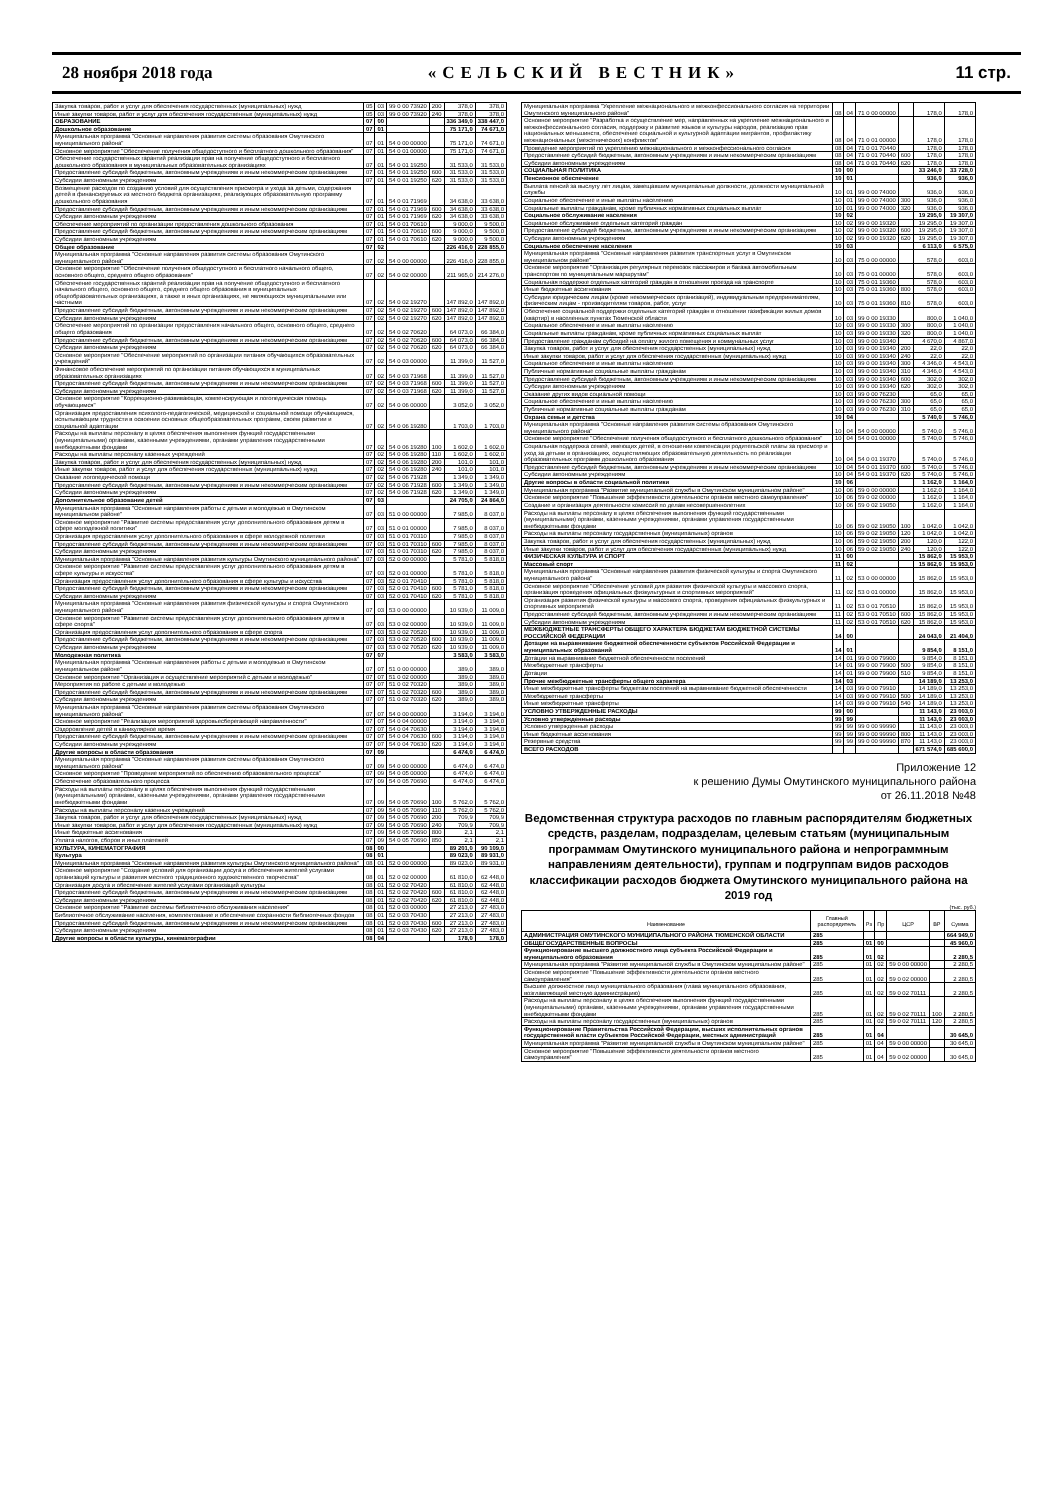28 ноября 2018 года «СЕЛЬСКИЙ ВЕСТНИК» 11 стр.
| Закупка товаров, работ и услуг для обеспечения государственных (муниципальных) нужд | 05 | 03 | 99 0 00 73920 | 200 | 378,0 | 378,0 |
| Иные закупки товаров, работ и услуг для обеспечения государственных (муниципальных) нужд | 05 | 03 | 99 0 00 73920 | 240 | 378,0 | 378,0 |
| ОБРАЗОВАНИЕ | 07 | 00 | | | 336 349,0 | 338 447,0 |
| Дошкольное образование | 07 | 01 | | | 75 171,0 | 74 671,0 |
| Муниципальная программа "Основные направления развития системы образования Омутинского муниципального района" | 07 | 01 | 54 0 00 00000 | | 75 171,0 | 74 671,0 |
| Основное мероприятие "Обеспечение получения общедоступного и бесплатного дошкольного образования" | 07 | 01 | 54 0 01 00000 | | 75 171,0 | 74 671,0 |
| Обеспечение государственных гарантий реализации прав на получение общедоступного и бесплатного дошкольного образования в муниципальных образовательных организациях | 07 | 01 | 54 0 01 19250 | | 31 533,0 | 31 533,0 |
| Предоставление субсидий бюджетным, автономным учреждениям и иным некоммерческим организациям | 07 | 01 | 54 0 01 19250 | 600 | 31 533,0 | 31 533,0 |
| Субсидии автономным учреждениям | 07 | 01 | 54 0 01 19250 | 620 | 31 533,0 | 31 533,0 |
| Возмещение расходов по созданию условий для осуществления присмотра и ухода за детьми, содержания детей в финансируемых из местного бюджета организациях, реализующих образовательную программу дошкольного образования | 07 | 01 | 54 0 01 71969 | | 34 638,0 | 33 638,0 |
| Предоставление субсидий бюджетным, автономным учреждениям и иным некоммерческим организациям | 07 | 01 | 54 0 01 71969 | 600 | 34 638,0 | 33 638,0 |
| Субсидии автономным учреждениям | 07 | 01 | 54 0 01 71969 | 620 | 34 638,0 | 33 638,0 |
| Обеспечение мероприятий по организации предоставления дошкольного образования | 07 | 01 | 54 0 01 70610 | | 9 000,0 | 9 500,0 |
| Предоставление субсидий бюджетным, автономным учреждениям и иным некоммерческим организациям | 07 | 01 | 54 0 01 70610 | 600 | 9 000,0 | 9 500,0 |
| Субсидии автономным учреждениям | 07 | 01 | 54 0 01 70610 | 620 | 9 000,0 | 9 500,0 |
| Общее образование | 07 | 02 | | | 226 416,0 | 228 855,0 |
| Муниципальная программа "Основные направления развития системы образования Омутинского муниципального района" | 07 | 02 | 54 0 00 00000 | | 226 416,0 | 228 855,0 |
| Основное мероприятие "Обеспечение получения общедоступного и бесплатного начального общего, основного общего, среднего общего образования" | 07 | 02 | 54 0 02 00000 | | 211 965,0 | 214 276,0 |
| Обеспечение государственных гарантий реализации прав на получение общедоступного и бесплатного начального общего, основного общего, среднего общего образования в муниципальных общеобразовательных организациях, а также в иных организациях, не являющихся муниципальными или частными | 07 | 02 | 54 0 02 19270 | | 147 892,0 | 147 892,0 |
| Предоставление субсидий бюджетным, автономным учреждениям и иным некоммерческим организациям | 07 | 02 | 54 0 02 19270 | 600 | 147 892,0 | 147 892,0 |
| Субсидии автономным учреждениям | 07 | 02 | 54 0 02 19270 | 620 | 147 892,0 | 147 892,0 |
| Обеспечение мероприятий по организации предоставления начального общего, основного общего, среднего общего образования | 07 | 02 | 54 0 02 70620 | | 64 073,0 | 66 384,0 |
| Предоставление субсидий бюджетным, автономным учреждениям и иным некоммерческим организациям | 07 | 02 | 54 0 02 70620 | 600 | 64 073,0 | 66 384,0 |
| Субсидии автономным учреждениям | 07 | 02 | 54 0 02 70620 | 620 | 64 073,0 | 66 384,0 |
| Основное мероприятие "Обеспечение мероприятий по организации питания обучающихся образовательных учреждений" | 07 | 02 | 54 0 03 00000 | | 11 399,0 | 11 527,0 |
| Финансовое обеспечение мероприятий по организации питания обучающихся в муниципальных образовательных организациях | 07 | 02 | 54 0 03 71968 | | 11 399,0 | 11 527,0 |
| Предоставление субсидий бюджетным, автономным учреждениям и иным некоммерческим организациям | 07 | 02 | 54 0 03 71968 | 600 | 11 399,0 | 11 527,0 |
| Субсидии автономным учреждениям | 07 | 02 | 54 0 03 71968 | 620 | 11 399,0 | 11 527,0 |
| Основное мероприятие "Коррекционно-развивающая, компенсирующая и логопедическая помощь обучающимся" | 07 | 02 | 54 0 06 00000 | | 3 052,0 | 3 052,0 |
| Организация предоставления психолого-педагогической, медицинской и социальной помощи обучающимся, испытывающим трудности в освоении основных общеобразовательных программ, своем развитии и социальной адаптации | 07 | 02 | 54 0 06 19280 | | 1 703,0 | 1 703,0 |
| Расходы на выплаты персоналу в целях обеспечения выполнения функций государственными (муниципальными) органами, казенными учреждениями, органами управления государственными внебюджетными фондами | 07 | 02 | 54 0 06 19280 | 100 | 1 602,0 | 1 602,0 |
| Расходы на выплаты персоналу казенных учреждений | 07 | 02 | 54 0 06 19280 | 110 | 1 602,0 | 1 602,0 |
| Закупка товаров, работ и услуг для обеспечения государственных (муниципальных) нужд | 07 | 02 | 54 0 06 19280 | 200 | 101,0 | 101,0 |
| Иные закупки товаров, работ и услуг для обеспечения государственных (муниципальных) нужд | 07 | 02 | 54 0 06 19280 | 240 | 101,0 | 101,0 |
| Оказание логопедической помощи | 07 | 02 | 54 0 06 71928 | | 1 349,0 | 1 349,0 |
| Предоставление субсидий бюджетным, автономным учреждениям и иным некоммерческим организациям | 07 | 02 | 54 0 06 71928 | 600 | 1 349,0 | 1 349,0 |
| Субсидии автономным учреждениям | 07 | 02 | 54 0 06 71928 | 620 | 1 349,0 | 1 349,0 |
| Дополнительное образование детей | 07 | 03 | | | 24 705,0 | 24 864,0 |
| Муниципальная программа "Основные направления работы с детьми и молодежью в Омутинском муниципальном районе" | 07 | 03 | 51 0 00 00000 | | 7 985,0 | 8 037,0 |
| Основное мероприятие "Развитие системы предоставления услуг дополнительного образования детям в сфере молодежной политики" | 07 | 03 | 51 0 01 00000 | | 7 985,0 | 8 037,0 |
| Организация предоставления услуг дополнительного образования в сфере молодежной политики | 07 | 03 | 51 0 01 70310 | | 7 985,0 | 8 037,0 |
| Предоставление субсидий бюджетным, автономным учреждениям и иным некоммерческим организациям | 07 | 03 | 51 0 01 70310 | 600 | 7 985,0 | 8 037,0 |
| Субсидии автономным учреждениям | 07 | 03 | 51 0 01 70310 | 620 | 7 985,0 | 8 037,0 |
| Муниципальная программа "Основные направления развития культуры Омутинского муниципального района" | 07 | 03 | 52 0 00 00000 | | 5 781,0 | 5 818,0 |
| Основное мероприятие "Развитие системы предоставления услуг дополнительного образования детям в сфере культуры и искусства" | 07 | 03 | 52 0 01 00000 | | 5 781,0 | 5 818,0 |
| Организация предоставления услуг дополнительного образования в сфере культуры и искусства | 07 | 03 | 52 0 01 70410 | | 5 781,0 | 5 818,0 |
| Предоставление субсидий бюджетным, автономным учреждениям и иным некоммерческим организациям | 07 | 03 | 52 0 01 70410 | 600 | 5 781,0 | 5 818,0 |
| Субсидии автономным учреждениям | 07 | 03 | 52 0 01 70410 | 620 | 5 781,0 | 5 818,0 |
| Муниципальная программа "Основные направления развития физической культуры и спорта Омутинского муниципального района" | 07 | 03 | 53 0 00 00000 | | 10 939,0 | 11 009,0 |
| Основное мероприятие "Развитие системы предоставления услуг дополнительного образования детям в сфере спорта" | 07 | 03 | 53 0 02 00000 | | 10 939,0 | 11 009,0 |
| Организация предоставления услуг дополнительного образования в сфере спорта | 07 | 03 | 53 0 02 70520 | | 10 939,0 | 11 009,0 |
| Предоставление субсидий бюджетным, автономным учреждениям и иным некоммерческим организациям | 07 | 03 | 53 0 02 70520 | 600 | 10 939,0 | 11 009,0 |
| Субсидии автономным учреждениям | 07 | 03 | 53 0 02 70520 | 620 | 10 939,0 | 11 009,0 |
| Молодежная политика | 07 | 07 | | | 3 583,0 | 3 583,0 |
| Муниципальная программа "Основные направления работы с детьми и молодежью в Омутинском муниципальном районе" | 07 | 07 | 51 0 00 00000 | | 389,0 | 389,0 |
| Основное мероприятие "Организация и осуществление мероприятий с детьми и молодежью" | 07 | 07 | 51 0 02 00000 | | 389,0 | 389,0 |
| Мероприятия по работе с детьми и молодежью | 07 | 07 | 51 0 02 70320 | | 389,0 | 389,0 |
| Предоставление субсидий бюджетным, автономным учреждениям и иным некоммерческим организациям | 07 | 07 | 51 0 02 70320 | 600 | 389,0 | 389,0 |
| Субсидии автономным учреждениям | 07 | 07 | 51 0 02 70320 | 620 | 389,0 | 389,0 |
| Муниципальная программа "Основные направления развития системы образования Омутинского муниципального района" | 07 | 07 | 54 0 00 00000 | | 3 194,0 | 3 194,0 |
| Основное мероприятие "Реализация мероприятий здоровьесберегающей направленности" | 07 | 07 | 54 0 04 00000 | | 3 194,0 | 3 194,0 |
| Оздоровление детей в каникулярное время | 07 | 07 | 54 0 04 70630 | | 3 194,0 | 3 194,0 |
| Предоставление субсидий бюджетным, автономным учреждениям и иным некоммерческим организациям | 07 | 07 | 54 0 04 70630 | 600 | 3 194,0 | 3 194,0 |
| Субсидии автономным учреждениям | 07 | 07 | 54 0 04 70630 | 620 | 3 194,0 | 3 194,0 |
| Другие вопросы в области образования | 07 | 09 | | | 6 474,0 | 6 474,0 |
| Муниципальная программа "Основные направления развития системы образования Омутинского муниципального района" | 07 | 09 | 54 0 00 00000 | | 6 474,0 | 6 474,0 |
| Основное мероприятие "Проведение мероприятий по обеспечению образовательного процесса" | 07 | 09 | 54 0 05 00000 | | 6 474,0 | 6 474,0 |
| Обеспечение образовательного процесса | 07 | 09 | 54 0 05 70690 | | 6 474,0 | 6 474,0 |
| Расходы на выплаты персоналу в целях обеспечения выполнения функций государственными (муниципальными) органами, казенными учреждениями, органами управления государственными внебюджетными фондами | 07 | 09 | 54 0 05 70690 | 100 | 5 762,0 | 5 762,0 |
| Расходы на выплаты персоналу казенных учреждений | 07 | 09 | 54 0 05 70690 | 110 | 5 762,0 | 5 762,0 |
| Закупка товаров, работ и услуг для обеспечения государственных (муниципальных) нужд | 07 | 09 | 54 0 05 70690 | 200 | 709,9 | 709,9 |
| Иные закупки товаров, работ и услуг для обеспечения государственных (муниципальных) нужд | 07 | 09 | 54 0 05 70690 | 240 | 709,9 | 709,9 |
| Иные бюджетные ассигнования | 07 | 09 | 54 0 05 70690 | 800 | 2,1 | 2,1 |
| Уплата налогов, сборов и иных платежей | 07 | 09 | 54 0 05 70690 | 850 | 2,1 | 2,1 |
| КУЛЬТУРА, КИНЕМАТОГРАФИЯ | 08 | 00 | | | 89 201,0 | 90 109,0 |
| Культура | 08 | 01 | | | 89 023,0 | 89 931,0 |
| Муниципальная программа "Основные направления развития культуры Омутинского муниципального района" | 08 | 01 | 52 0 00 00000 | | 89 023,0 | 89 931,0 |
| Основное мероприятие "Создание условий для организации досуга и обеспечения жителей услугами организаций культуры и развития местного традиционного художественного творчества" | 08 | 01 | 52 0 02 00000 | | 61 810,0 | 62 448,0 |
| Организация досуга и обеспечение жителей услугами организаций культуры | 08 | 01 | 52 0 02 70420 | | 61 810,0 | 62 448,0 |
| Предоставление субсидий бюджетным, автономным учреждениям и иным некоммерческим организациям | 08 | 01 | 52 0 02 70420 | 600 | 61 810,0 | 62 448,0 |
| Субсидии автономным учреждениям | 08 | 01 | 52 0 02 70420 | 620 | 61 810,0 | 62 448,0 |
| Основное мероприятие "Развитие системы библиотечного обслуживания населения" | 08 | 01 | 52 0 03 00000 | | 27 213,0 | 27 483,0 |
| Библиотечное обслуживание населения, комплектование и обеспечение сохранности библиотечных фондов | 08 | 01 | 52 0 03 70430 | | 27 213,0 | 27 483,0 |
| Предоставление субсидий бюджетным, автономным учреждениям и иным некоммерческим организациям | 08 | 01 | 52 0 03 70430 | 600 | 27 213,0 | 27 483,0 |
| Субсидии автономным учреждениям | 08 | 01 | 52 0 03 70430 | 620 | 27 213,0 | 27 483,0 |
| Другие вопросы в области культуры, кинематографии | 08 | 04 | | | 178,0 | 178,0 |
| Муниципальная программа "Укрепление межнационального и межконфессионального согласия на территории Омутинского муниципального района" | 08 | 04 | 71 0 00 00000 | | 178,0 | 178,0 |
| Основное мероприятие "Разработка и осуществление мер, направленных на укрепление межнационального и межконфессионального согласия, поддержку и развитие языков и культуры народов, реализацию прав национальных меньшинств, обеспечение социальной и культурной адаптации мигрантов, профилактику межнациональных (межэтнических) конфликтов" | 08 | 04 | 71 0 01 00000 | | 178,0 | 178,0 |
| Проведение мероприятий по укреплению межнационального и межконфессионального согласия | 08 | 04 | 71 0 01 70440 | | 178,0 | 178,0 |
| Предоставление субсидий бюджетным, автономным учреждениям и иным некоммерческим организациям | 08 | 04 | 71 0 01 70440 | 600 | 178,0 | 178,0 |
| Субсидии автономным учреждениям | 08 | 04 | 71 0 01 70440 | 620 | 178,0 | 178,0 |
| СОЦИАЛЬНАЯ ПОЛИТИКА | 10 | 00 | | | 33 246,0 | 33 728,0 |
| Пенсионное обеспечение | 10 | 01 | | | 936,0 | 936,0 |
| Выплата пенсий за выслугу лет лицам, замещавшим муниципальные должности, должности муниципальной службы | 10 | 01 | 99 0 00 74000 | | 936,0 | 936,0 |
| Социальное обеспечение и иные выплаты населению | 10 | 01 | 99 0 00 74000 | 300 | 936,0 | 936,0 |
| Социальные выплаты гражданам, кроме публичных нормативных социальных выплат | 10 | 01 | 99 0 00 74000 | 320 | 936,0 | 936,0 |
| Социальное обслуживание населения | 10 | 02 | | | 19 295,0 | 19 307,0 |
| Социальное обслуживание отдельных категорий граждан | 10 | 02 | 99 0 00 19320 | | 19 295,0 | 19 307,0 |
| Предоставление субсидий бюджетным, автономным учреждениям и иным некоммерческим организациям | 10 | 02 | 99 0 00 19320 | 600 | 19 295,0 | 19 307,0 |
| Субсидии автономным учреждениям | 10 | 02 | 99 0 00 19320 | 620 | 19 295,0 | 19 307,0 |
| Социальное обеспечение населения | 10 | 03 | | | 6 113,0 | 6 575,0 |
| Муниципальная программа "Основные направления развития транспортных услуг в Омутинском муниципальном районе" | 10 | 03 | 75 0 00 00000 | | 578,0 | 603,0 |
| Основное мероприятие "Организация регулярных перевозок пассажиров и багажа автомобильным транспортом по муниципальным маршрутам" | 10 | 03 | 75 0 01 00000 | | 578,0 | 603,0 |
| Социальная поддержке отдельных категорий граждан в отношении проезда на транспорте | 10 | 03 | 75 0 01 19360 | | 578,0 | 603,0 |
| Иные бюджетные ассигнования | 10 | 03 | 75 0 01 19360 | 800 | 578,0 | 603,0 |
| Субсидии юридическим лицам (кроме некоммерческих организаций), индивидуальным предпринимателям, физическим лицам - производителям товаров, работ, услуг | 10 | 03 | 75 0 01 19360 | 810 | 578,0 | 603,0 |
| Обеспечение социальной поддержки отдельных категорий граждан в отношении газификации жилых домов (квартир) в населенных пунктах Тюменской области | 10 | 03 | 99 0 00 19330 | | 800,0 | 1 040,0 |
| Социальное обеспечение и иные выплаты населению | 10 | 03 | 99 0 00 19330 | 300 | 800,0 | 1 040,0 |
| Социальные выплаты гражданам, кроме публичных нормативных социальных выплат | 10 | 03 | 99 0 00 19330 | 320 | 800,0 | 1 040,0 |
| Предоставление гражданам субсидий на оплату жилого помещения и коммунальных услуг | 10 | 03 | 99 0 00 19340 | | 4 670,0 | 4 867,0 |
| Закупка товаров, работ и услуг для обеспечения государственных (муниципальных) нужд | 10 | 03 | 99 0 00 19340 | 200 | 22,0 | 22,0 |
| Иные закупки товаров, работ и услуг для обеспечения государственных (муниципальных) нужд | 10 | 03 | 99 0 00 19340 | 240 | 22,0 | 22,0 |
| Социальное обеспечение и иные выплаты населению | 10 | 03 | 99 0 00 19340 | 300 | 4 346,0 | 4 543,0 |
| Публичные нормативные социальные выплаты гражданам | 10 | 03 | 99 0 00 19340 | 310 | 4 346,0 | 4 543,0 |
| Предоставление субсидий бюджетным, автономным учреждениям и иным некоммерческим организациям | 10 | 03 | 99 0 00 19340 | 600 | 302,0 | 302,0 |
| Субсидии автономным учреждениям | 10 | 03 | 99 0 00 19340 | 620 | 302,0 | 302,0 |
| Оказание других видов социальной помощи | 10 | 03 | 99 0 00 76230 | | 65,0 | 65,0 |
| Социальное обеспечение и иные выплаты населению | 10 | 03 | 99 0 00 76230 | 300 | 65,0 | 65,0 |
| Публичные нормативные социальные выплаты гражданам | 10 | 03 | 99 0 00 76230 | 310 | 65,0 | 65,0 |
| Охрана семьи и детства | 10 | 04 | | | 5 740,0 | 5 746,0 |
| Муниципальная программа "Основные направления развития системы образования Омутинского муниципального района" | 10 | 04 | 54 0 00 00000 | | 5 740,0 | 5 746,0 |
| Основное мероприятие "Обеспечение получения общедоступного и бесплатного дошкольного образования" | 10 | 04 | 54 0 01 00000 | | 5 740,0 | 5 746,0 |
| Социальная поддержка семей, имеющих детей, в отношении компенсации родительской платы за присмотр и уход за детьми в организациях, осуществляющих образовательную деятельность по реализации образовательных программ дошкольного образования | 10 | 04 | 54 0 01 19370 | | 5 740,0 | 5 746,0 |
| Предоставление субсидий бюджетным, автономным учреждениям и иным некоммерческим организациям | 10 | 04 | 54 0 01 19370 | 600 | 5 740,0 | 5 746,0 |
| Субсидии автономным учреждениям | 10 | 04 | 54 0 01 19370 | 620 | 5 740,0 | 5 746,0 |
| Другие вопросы в области социальной политики | 10 | 06 | | | 1 162,0 | 1 164,0 |
| Муниципальная программа "Развитие муниципальной службы в Омутинском муниципальном районе" | 10 | 06 | 59 0 00 00000 | | 1 162,0 | 1 164,0 |
| Основное мероприятие "Повышение эффективности деятельности органов местного самоуправления" | 10 | 06 | 59 0 02 00000 | | 1 162,0 | 1 164,0 |
| Создание и организация деятельности комиссий по делам несовершеннолетних | 10 | 06 | 59 0 02 19050 | | 1 162,0 | 1 164,0 |
| Расходы на выплаты персоналу в целях обеспечения выполнения функций государственными (муниципальными) органами, казенными учреждениями, органами управления государственными внебюджетными фондами | 10 | 06 | 59 0 02 19050 | 100 | 1 042,0 | 1 042,0 |
| Расходы на выплаты персоналу государственных (муниципальных) органов | 10 | 06 | 59 0 02 19050 | 120 | 1 042,0 | 1 042,0 |
| Закупка товаров, работ и услуг для обеспечения государственных (муниципальных) нужд | 10 | 06 | 59 0 02 19050 | 200 | 120,0 | 122,0 |
| Иные закупки товаров, работ и услуг для обеспечения государственных (муниципальных) нужд | 10 | 06 | 59 0 02 19050 | 240 | 120,0 | 122,0 |
| ФИЗИЧЕСКАЯ КУЛЬТУРА И СПОРТ | 11 | 00 | | | 15 862,0 | 15 953,0 |
| Массовый спорт | 11 | 02 | | | 15 862,0 | 15 953,0 |
| Муниципальная программа "Основные направления развития физической культуры и спорта Омутинского муниципального района" | 11 | 02 | 53 0 00 00000 | | 15 862,0 | 15 953,0 |
| Основное мероприятие "Обеспечение условий для развития физической культуры и массового спорта, организация проведения официальных физкультурных и спортивных мероприятий" | 11 | 02 | 53 0 01 00000 | | 15 862,0 | 15 953,0 |
| Организация развития физической культуры и массового спорта, проведения официальных физкультурных и спортивных мероприятий | 11 | 02 | 53 0 01 70510 | | 15 862,0 | 15 953,0 |
| Предоставление субсидий бюджетным, автономным учреждениям и иным некоммерческим организациям | 11 | 02 | 53 0 01 70510 | 600 | 15 862,0 | 15 953,0 |
| Субсидии автономным учреждениям | 11 | 02 | 53 0 01 70510 | 620 | 15 862,0 | 15 953,0 |
| МЕЖБЮДЖЕТНЫЕ ТРАНСФЕРТЫ ОБЩЕГО ХАРАКТЕРА БЮДЖЕТАМ БЮДЖЕТНОЙ СИСТЕМЫ РОССИЙСКОЙ ФЕДЕРАЦИИ | 14 | 00 | | | 24 043,0 | 21 404,0 |
| Дотации на выравнивание бюджетной обеспеченности субъектов Российской Федерации и муниципальных образований | 14 | 01 | | | 9 854,0 | 8 151,0 |
| Дотации на выравнивание бюджетной обеспеченности поселений | 14 | 01 | 99 0 00 79900 | | 9 854,0 | 8 151,0 |
| Межбюджетные трансферты | 14 | 01 | 99 0 00 79900 | 500 | 9 854,0 | 8 151,0 |
| Дотации | 14 | 01 | 99 0 00 79900 | 510 | 9 854,0 | 8 151,0 |
| Прочие межбюджетные трансферты общего характера | 14 | 03 | | | 14 189,0 | 13 253,0 |
| Иные межбюджетные трансферты бюджетам поселений на выравнивание бюджетной обеспеченности | 14 | 03 | 99 0 00 79910 | | 14 189,0 | 13 253,0 |
| Межбюджетные трансферты | 14 | 03 | 99 0 00 79910 | 500 | 14 189,0 | 13 253,0 |
| Иные межбюджетные трансферты | 14 | 03 | 99 0 00 79910 | 540 | 14 189,0 | 13 253,0 |
| УСЛОВНО УТВЕРЖДЕННЫЕ РАСХОДЫ | 99 | 00 | | | 11 143,0 | 23 003,0 |
| Условно утвержденные расходы | 99 | 99 | | | 11 143,0 | 23 003,0 |
| Условно утвержденные расходы | 99 | 99 | 99 0 00 99990 | | 11 143,0 | 23 003,0 |
| Иные бюджетные ассигнования | 99 | 99 | 99 0 00 99990 | 800 | 11 143,0 | 23 003,0 |
| Резервные средства | 99 | 99 | 99 0 00 99990 | 870 | 11 143,0 | 23 003,0 |
| ВСЕГО РАСХОДОВ | | | | | 671 574,0 | 685 600,0 |
Приложение 12
к решению Думы Омутинского муниципального района
от 26.11.2018 №48
Ведомственная структура расходов по главным распорядителям бюджетных средств, разделам, подразделам, целевым статьям (муниципальным программам Омутинского муниципального района и непрограммным направлениям деятельности), группам и подгруппам видов расходов классификации расходов бюджета Омутинского муниципального района на 2019 год
(тыс. руб.)
| Наименование | Главный распорядитель | Рз | Пр | ЦСР | ВР | Сумма |
| --- | --- | --- | --- | --- | --- | --- |
| АДМИНИСТРАЦИЯ ОМУТИНСКОГО МУНИЦИПАЛЬНОГО РАЙОНА ТЮМЕНСКОЙ ОБЛАСТИ | 285 | | | | | 664 949,0 |
| ОБЩЕГОСУДАРСТВЕННЫЕ ВОПРОСЫ | 285 | 01 | 00 | | | 45 960,0 |
| Функционирование высшего должностного лица субъекта Российской Федерации и муниципального образования | 285 | 01 | 02 | | | 2 280,5 |
| Муниципальная программа "Развитие муниципальной службы в Омутинском муниципальном районе" | 285 | 01 | 02 | 59 0 00 00000 | | 2 280,5 |
| Основное мероприятие "Повышение эффективности деятельности органов местного самоуправления" | 285 | 01 | 02 | 59 0 02 00000 | | 2 280,5 |
| Высшее должностное лицо муниципального образования (глава муниципального образования, возглавляющий местную администрацию) | 285 | 01 | 02 | 59 0 02 70111 | | 2 280,5 |
| Расходы на выплаты персоналу в целях обеспечения выполнения функций государственными (муниципальными) органами, казенными учреждениями, органами управления государственными внебюджетными фондами | 285 | 01 | 02 | 59 0 02 70111 | 100 | 2 280,5 |
| Расходы на выплаты персоналу государственных (муниципальных) органов | 285 | 01 | 02 | 59 0 02 70111 | 120 | 2 280,5 |
| Функционирование Правительства Российской Федерации, высших исполнительных органов государственной власти субъектов Российской Федерации, местных администраций | 285 | 01 | 04 | | | 30 645,0 |
| Муниципальная программа "Развитие муниципальной службы в Омутинском муниципальном районе" | 285 | 01 | 04 | 59 0 00 00000 | | 30 645,0 |
| Основное мероприятие "Повышение эффективности деятельности органов местного самоуправления" | 285 | 01 | 04 | 59 0 02 00000 | | 30 645,0 |